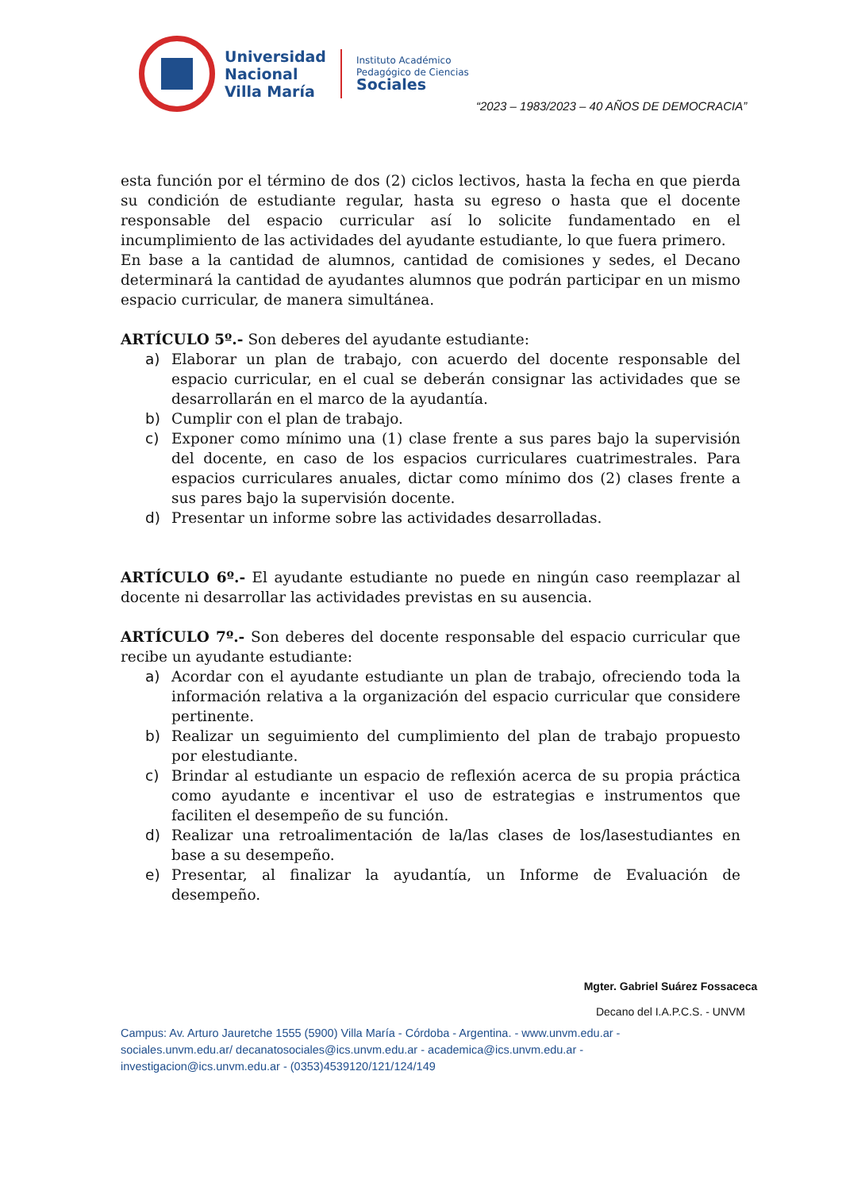Universidad
Nacional
Villa María
Instituto Académico
Pedagógico de Ciencias
Sociales
“2023 – 1983/2023 – 40 AÑOS DE DEMOCRACIA”
esta función por el término de dos (2) ciclos lectivos, hasta la fecha en que pierda su condición de estudiante regular, hasta su egreso o hasta que el docente responsable del espacio curricular así lo solicite fundamentado en el incumplimiento de las actividades del ayudante estudiante, lo que fuera primero.
En base a la cantidad de alumnos, cantidad de comisiones y sedes, el Decano determinará la cantidad de ayudantes alumnos que podrán participar en un mismo espacio curricular, de manera simultánea.
ARTÍCULO 5º.- Son deberes del ayudante estudiante:
a) Elaborar un plan de trabajo, con acuerdo del docente responsable del espacio curricular, en el cual se deberán consignar las actividades que se desarrollarán en el marco de la ayudantía.
b) Cumplir con el plan de trabajo.
c) Exponer como mínimo una (1) clase frente a sus pares bajo la supervisión del docente, en caso de los espacios curriculares cuatrimestrales. Para espacios curriculares anuales, dictar como mínimo dos (2) clases frente a sus pares bajo la supervisión docente.
d) Presentar un informe sobre las actividades desarrolladas.
ARTÍCULO 6º.- El ayudante estudiante no puede en ningún caso reemplazar al docente ni desarrollar las actividades previstas en su ausencia.
ARTÍCULO 7º.- Son deberes del docente responsable del espacio curricular que recibe un ayudante estudiante:
a) Acordar con el ayudante estudiante un plan de trabajo, ofreciendo toda la información relativa a la organización del espacio curricular que considere pertinente.
b) Realizar un seguimiento del cumplimiento del plan de trabajo propuesto por elestudiante.
c) Brindar al estudiante un espacio de reflexión acerca de su propia práctica como ayudante e incentivar el uso de estrategias e instrumentos que faciliten el desempeño de su función.
d) Realizar una retroalimentación de la/las clases de los/lasestudiantes en base a su desempeño.
e) Presentar, al finalizar la ayudantía, un Informe de Evaluación de desempeño.
Mgter. Gabriel Suárez Fossaceca
Decano del I.A.P.C.S. - UNVM
Campus: Av. Arturo Jauretche 1555 (5900) Villa María - Córdoba - Argentina. - www.unvm.edu.ar - sociales.unvm.edu.ar/ decanatosociales@ics.unvm.edu.ar - academica@ics.unvm.edu.ar - investigacion@ics.unvm.edu.ar - (0353)4539120/121/124/149